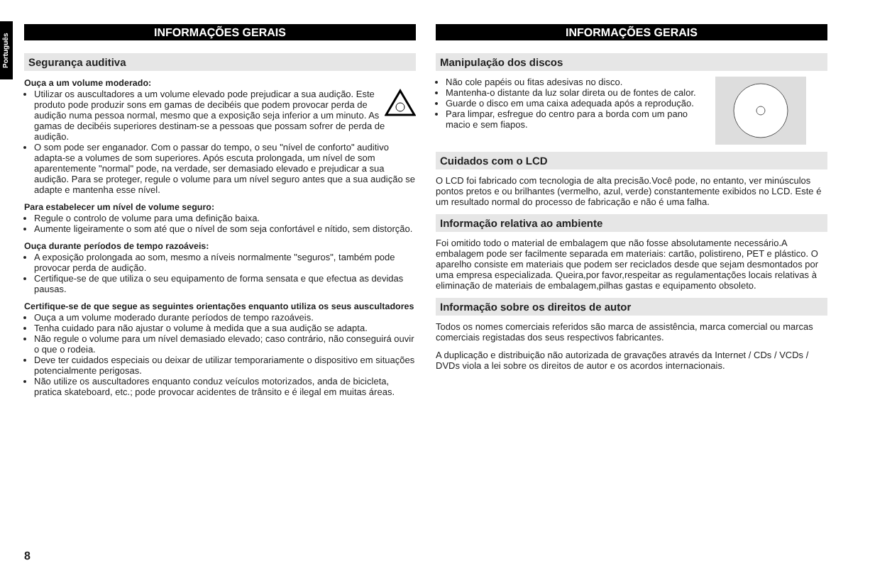Português
INFORMAÇÕES GERAIS
Segurança auditiva
Ouça a um volume moderado:
Utilizar os auscultadores a um volume elevado pode prejudicar a sua audição. Este produto pode produzir sons em gamas de decibéis que podem provocar perda de audição numa pessoa normal, mesmo que a exposição seja inferior a um minuto. As gamas de decibéis superiores destinam-se a pessoas que possam sofrer de perda de audição.
O som pode ser enganador. Com o passar do tempo, o seu "nível de conforto" auditivo adapta-se a volumes de som superiores. Após escuta prolongada, um nível de som aparentemente "normal" pode, na verdade, ser demasiado elevado e prejudicar a sua audição. Para se proteger, regule o volume para um nível seguro antes que a sua audição se adapte e mantenha esse nível.
Para estabelecer um nível de volume seguro:
Regule o controlo de volume para uma definição baixa.
Aumente ligeiramente o som até que o nível de som seja confortável e nítido, sem distorção.
Ouça durante períodos de tempo razoáveis:
A exposição prolongada ao som, mesmo a níveis normalmente "seguros", também pode provocar perda de audição.
Certifique-se de que utiliza o seu equipamento de forma sensata e que efectua as devidas pausas.
Certifique-se de que segue as seguintes orientações enquanto utiliza os seus auscultadores
Ouça a um volume moderado durante períodos de tempo razoáveis.
Tenha cuidado para não ajustar o volume à medida que a sua audição se adapta.
Não regule o volume para um nível demasiado elevado; caso contrário, não conseguirá ouvir o que o rodeia.
Deve ter cuidados especiais ou deixar de utilizar temporariamente o dispositivo em situações potencialmente perigosas.
Não utilize os auscultadores enquanto conduz veículos motorizados, anda de bicicleta, pratica skateboard, etc.; pode provocar acidentes de trânsito e é ilegal em muitas áreas.
INFORMAÇÕES GERAIS
Manipulação dos discos
Não cole papéis ou fitas adesivas no disco.
Mantenha-o distante da luz solar direta ou de fontes de calor.
Guarde o disco em uma caixa adequada após a reprodução.
Para limpar, esfregue do centro para a borda com um pano macio e sem fiapos.
Cuidados com o LCD
O LCD foi fabricado com tecnologia de alta precisão.Você pode, no entanto, ver minúsculos pontos pretos e ou brilhantes (vermelho, azul, verde) constantemente exibidos no LCD. Este é um resultado normal do processo de fabricação e não é uma falha.
Informação relativa ao ambiente
Foi omitido todo o material de embalagem que não fosse absolutamente necessário.A embalagem pode ser facilmente separada em materiais: cartão, polistireno, PET e plástico. O aparelho consiste em materiais que podem ser reciclados desde que sejam desmontados por uma empresa especializada. Queira,por favor,respeitar as regulamentações locais relativas à eliminação de materiais de embalagem,pilhas gastas e equipamento obsoleto.
Informação sobre os direitos de autor
Todos os nomes comerciais referidos são marca de assistência, marca comercial ou marcas comerciais registadas dos seus respectivos fabricantes.
A duplicação e distribuição não autorizada de gravações através da Internet / CDs / VCDs / DVDs viola a lei sobre os direitos de autor e os acordos internacionais.
8